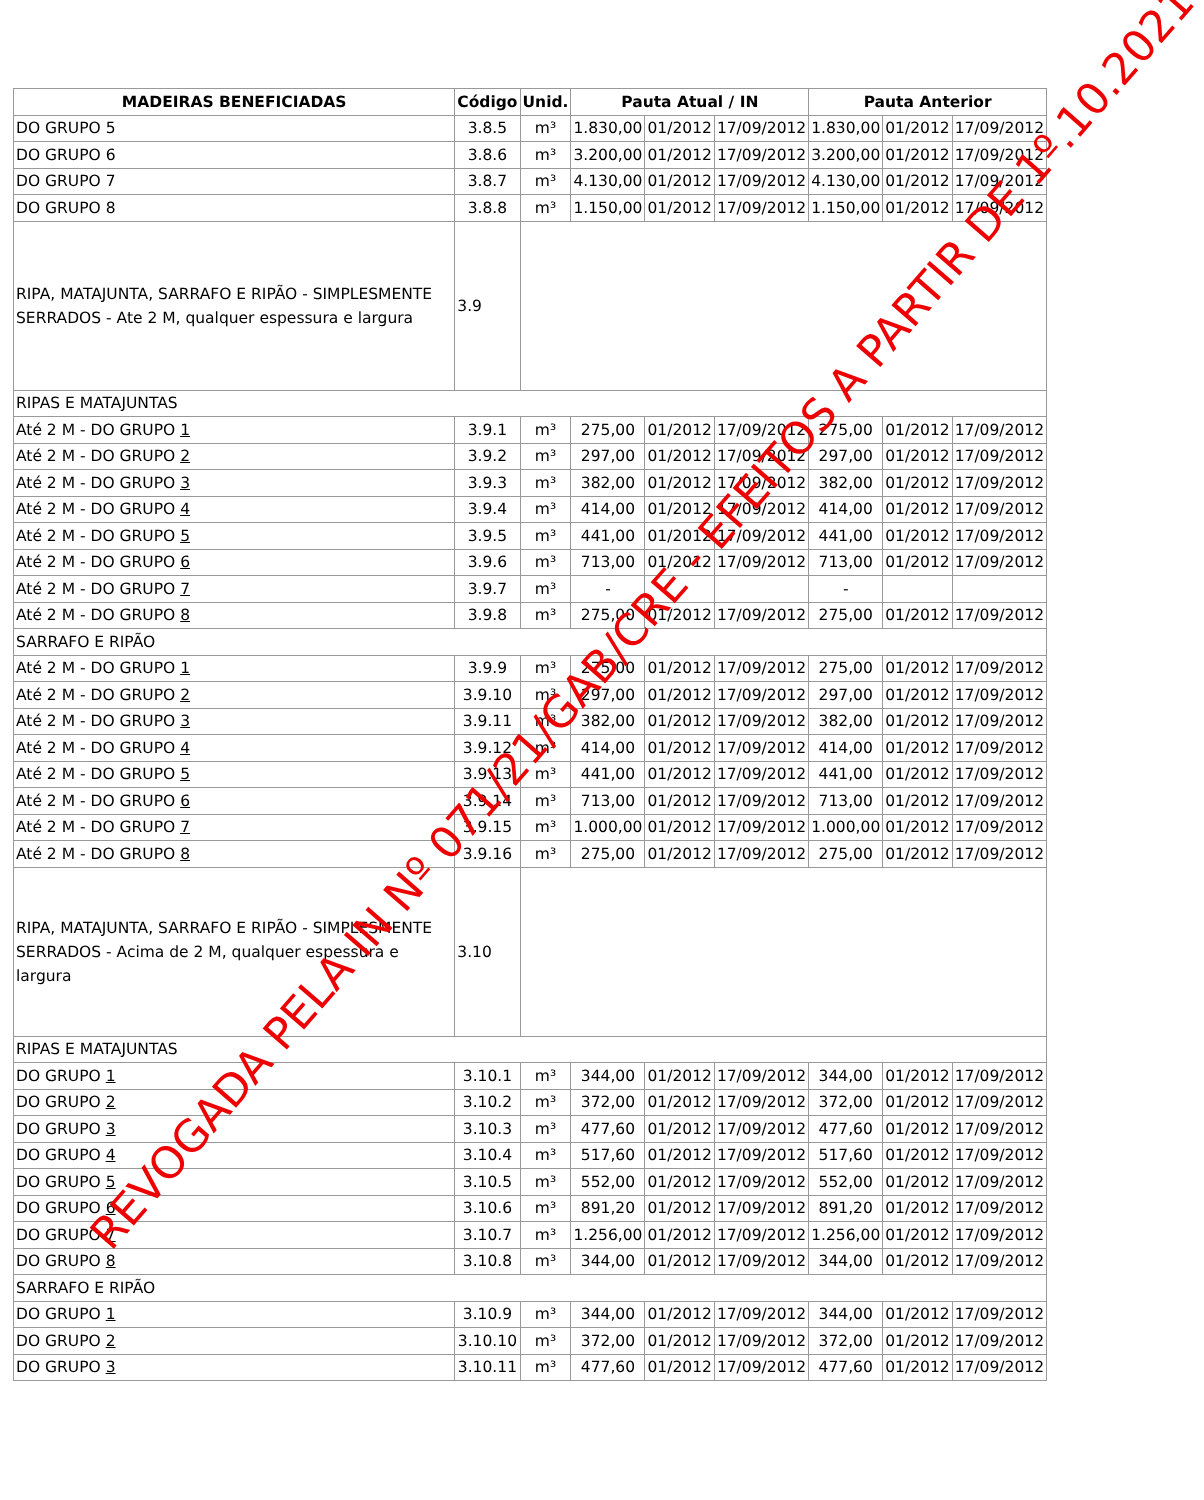| MADEIRAS BENEFICIADAS | Código | Unid. | Pauta Atual / IN | | | Pauta Anterior | | |
| --- | --- | --- | --- | --- | --- | --- | --- | --- |
| DO GRUPO 5 | 3.8.5 | m³ | 1.830,00 | 01/2012 | 17/09/2012 | 1.830,00 | 01/2012 | 17/09/2012 |
| DO GRUPO 6 | 3.8.6 | m³ | 3.200,00 | 01/2012 | 17/09/2012 | 3.200,00 | 01/2012 | 17/09/2012 |
| DO GRUPO 7 | 3.8.7 | m³ | 4.130,00 | 01/2012 | 17/09/2012 | 4.130,00 | 01/2012 | 17/09/2012 |
| DO GRUPO 8 | 3.8.8 | m³ | 1.150,00 | 01/2012 | 17/09/2012 | 1.150,00 | 01/2012 | 17/09/2012 |
| RIPA, MATAJUNTA, SARRAFO E RIPÃO - SIMPLESMENTE SERRADOS - Ate 2 M, qualquer espessura e largura | 3.9 | | | | | | | |
| RIPAS E MATAJUNTAS | | | | | | | | |
| Até 2 M - DO GRUPO 1 | 3.9.1 | m³ | 275,00 | 01/2012 | 17/09/2012 | 275,00 | 01/2012 | 17/09/2012 |
| Até 2 M - DO GRUPO 2 | 3.9.2 | m³ | 297,00 | 01/2012 | 17/09/2012 | 297,00 | 01/2012 | 17/09/2012 |
| Até 2 M - DO GRUPO 3 | 3.9.3 | m³ | 382,00 | 01/2012 | 17/09/2012 | 382,00 | 01/2012 | 17/09/2012 |
| Até 2 M - DO GRUPO 4 | 3.9.4 | m³ | 414,00 | 01/2012 | 17/09/2012 | 414,00 | 01/2012 | 17/09/2012 |
| Até 2 M - DO GRUPO 5 | 3.9.5 | m³ | 441,00 | 01/2012 | 17/09/2012 | 441,00 | 01/2012 | 17/09/2012 |
| Até 2 M - DO GRUPO 6 | 3.9.6 | m³ | 713,00 | 01/2012 | 17/09/2012 | 713,00 | 01/2012 | 17/09/2012 |
| Até 2 M - DO GRUPO 7 | 3.9.7 | m³ | - | | | - | | |
| Até 2 M - DO GRUPO 8 | 3.9.8 | m³ | 275,00 | 01/2012 | 17/09/2012 | 275,00 | 01/2012 | 17/09/2012 |
| SARRAFO E RIPÃO | | | | | | | | |
| Até 2 M - DO GRUPO 1 | 3.9.9 | m³ | 275,00 | 01/2012 | 17/09/2012 | 275,00 | 01/2012 | 17/09/2012 |
| Até 2 M - DO GRUPO 2 | 3.9.10 | m³ | 297,00 | 01/2012 | 17/09/2012 | 297,00 | 01/2012 | 17/09/2012 |
| Até 2 M - DO GRUPO 3 | 3.9.11 | m³ | 382,00 | 01/2012 | 17/09/2012 | 382,00 | 01/2012 | 17/09/2012 |
| Até 2 M - DO GRUPO 4 | 3.9.12 | m³ | 414,00 | 01/2012 | 17/09/2012 | 414,00 | 01/2012 | 17/09/2012 |
| Até 2 M - DO GRUPO 5 | 3.9.13 | m³ | 441,00 | 01/2012 | 17/09/2012 | 441,00 | 01/2012 | 17/09/2012 |
| Até 2 M - DO GRUPO 6 | 3.9.14 | m³ | 713,00 | 01/2012 | 17/09/2012 | 713,00 | 01/2012 | 17/09/2012 |
| Até 2 M - DO GRUPO 7 | 3.9.15 | m³ | 1.000,00 | 01/2012 | 17/09/2012 | 1.000,00 | 01/2012 | 17/09/2012 |
| Até 2 M - DO GRUPO 8 | 3.9.16 | m³ | 275,00 | 01/2012 | 17/09/2012 | 275,00 | 01/2012 | 17/09/2012 |
| RIPA, MATAJUNTA, SARRAFO E RIPÃO - SIMPLESMENTE SERRADOS - Acima de 2 M, qualquer espessura e largura | 3.10 | | | | | | | |
| RIPAS E MATAJUNTAS | | | | | | | | |
| DO GRUPO 1 | 3.10.1 | m³ | 344,00 | 01/2012 | 17/09/2012 | 344,00 | 01/2012 | 17/09/2012 |
| DO GRUPO 2 | 3.10.2 | m³ | 372,00 | 01/2012 | 17/09/2012 | 372,00 | 01/2012 | 17/09/2012 |
| DO GRUPO 3 | 3.10.3 | m³ | 477,60 | 01/2012 | 17/09/2012 | 477,60 | 01/2012 | 17/09/2012 |
| DO GRUPO 4 | 3.10.4 | m³ | 517,60 | 01/2012 | 17/09/2012 | 517,60 | 01/2012 | 17/09/2012 |
| DO GRUPO 5 | 3.10.5 | m³ | 552,00 | 01/2012 | 17/09/2012 | 552,00 | 01/2012 | 17/09/2012 |
| DO GRUPO 6 | 3.10.6 | m³ | 891,20 | 01/2012 | 17/09/2012 | 891,20 | 01/2012 | 17/09/2012 |
| DO GRUPO 7 | 3.10.7 | m³ | 1.256,00 | 01/2012 | 17/09/2012 | 1.256,00 | 01/2012 | 17/09/2012 |
| DO GRUPO 8 | 3.10.8 | m³ | 344,00 | 01/2012 | 17/09/2012 | 344,00 | 01/2012 | 17/09/2012 |
| SARRAFO E RIPÃO | | | | | | | | |
| DO GRUPO 1 | 3.10.9 | m³ | 344,00 | 01/2012 | 17/09/2012 | 344,00 | 01/2012 | 17/09/2012 |
| DO GRUPO 2 | 3.10.10 | m³ | 372,00 | 01/2012 | 17/09/2012 | 372,00 | 01/2012 | 17/09/2012 |
| DO GRUPO 3 | 3.10.11 | m³ | 477,60 | 01/2012 | 17/09/2012 | 477,60 | 01/2012 | 17/09/2012 |
REVOGADA PELA IN Nº 071/21/GAB/CRE - EFEITOS A PARTIR DE 1º.10.2021